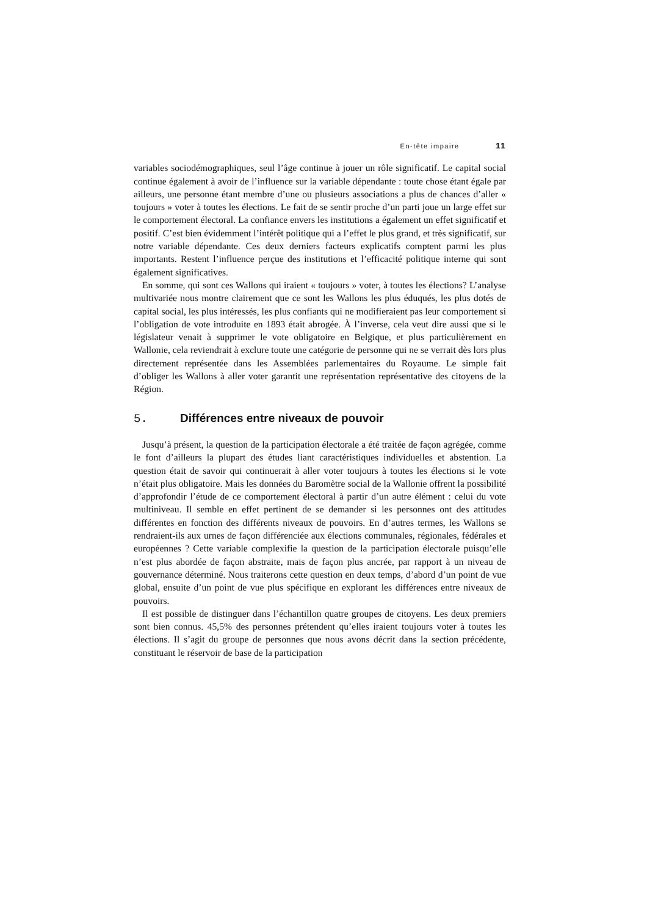En-tête impaire 11
variables sociodémographiques, seul l’âge continue à jouer un rôle significatif. Le capital social continue également à avoir de l’influence sur la variable dépendante : toute chose étant égale par ailleurs, une personne étant membre d’une ou plusieurs associations a plus de chances d’aller « toujours » voter à toutes les élections. Le fait de se sentir proche d’un parti joue un large effet sur le comportement électoral. La confiance envers les institutions a également un effet significatif et positif. C’est bien évidemment l’intérêt politique qui a l’effet le plus grand, et très significatif, sur notre variable dépendante. Ces deux derniers facteurs explicatifs comptent parmi les plus importants. Restent l’influence perçue des institutions et l’efficacité politique interne qui sont également significatives.
En somme, qui sont ces Wallons qui iraient « toujours » voter, à toutes les élections? L’analyse multivariée nous montre clairement que ce sont les Wallons les plus éduqués, les plus dotés de capital social, les plus intéressés, les plus confiants qui ne modifieraient pas leur comportement si l’obligation de vote introduite en 1893 était abrogée. À l’inverse, cela veut dire aussi que si le législateur venait à supprimer le vote obligatoire en Belgique, et plus particulièrement en Wallonie, cela reviendrait à exclure toute une catégorie de personne qui ne se verrait dès lors plus directement représentée dans les Assemblées parlementaires du Royaume. Le simple fait d’obliger les Wallons à aller voter garantit une représentation représentative des citoyens de la Région.
5. Différences entre niveaux de pouvoir
Jusqu’à présent, la question de la participation électorale a été traitée de façon agrégée, comme le font d’ailleurs la plupart des études liant caractéristiques individuelles et abstention. La question était de savoir qui continuerait à aller voter toujours à toutes les élections si le vote n’était plus obligatoire. Mais les données du Baromètre social de la Wallonie offrent la possibilité d’approfondir l’étude de ce comportement électoral à partir d’un autre élément : celui du vote multiniveau. Il semble en effet pertinent de se demander si les personnes ont des attitudes différentes en fonction des différents niveaux de pouvoirs. En d’autres termes, les Wallons se rendraient-ils aux urnes de façon différenciée aux élections communales, régionales, fédérales et européennes ? Cette variable complexifie la question de la participation électorale puisqu’elle n’est plus abordée de façon abstraite, mais de façon plus ancrée, par rapport à un niveau de gouvernance déterminé. Nous traiterons cette question en deux temps, d’abord d’un point de vue global, ensuite d’un point de vue plus spécifique en explorant les différences entre niveaux de pouvoirs.
Il est possible de distinguer dans l’échantillon quatre groupes de citoyens. Les deux premiers sont bien connus. 45,5% des personnes prétendent qu’elles iraient toujours voter à toutes les élections. Il s’agit du groupe de personnes que nous avons décrit dans la section précédente, constituant le réservoir de base de la participation